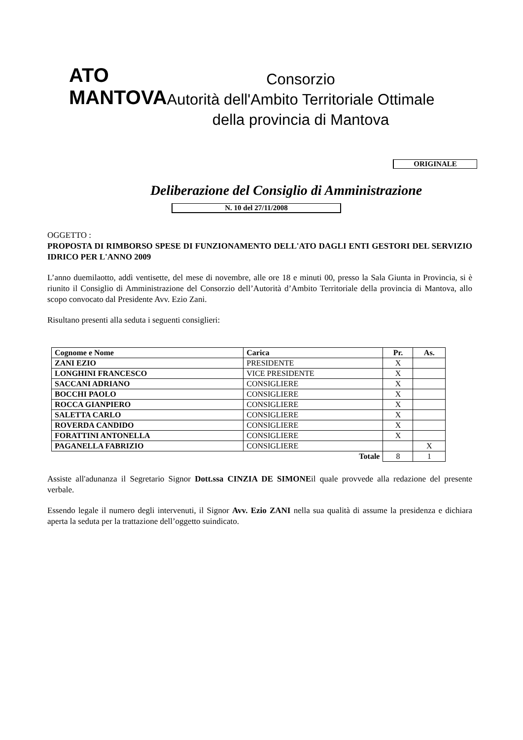ATO
MANTOVA
Consorzio
Autorità dell'Ambito Territoriale Ottimale
della provincia di Mantova
ORIGINALE
Deliberazione del Consiglio di Amministrazione
N. 10 del 27/11/2008
OGGETTO :
PROPOSTA DI RIMBORSO SPESE DI FUNZIONAMENTO DELL'ATO DAGLI ENTI GESTORI DEL SERVIZIO IDRICO PER L'ANNO 2009
L’anno duemilaotto, addì ventisette, del mese di novembre, alle ore 18 e minuti 00, presso la Sala Giunta in Provincia, si è riunito il Consiglio di Amministrazione del Consorzio dell’Autorità d’Ambito Territoriale della provincia di Mantova, allo scopo convocato dal Presidente Avv. Ezio Zani.
Risultano presenti alla seduta i seguenti consiglieri:
| Cognome e Nome | Carica | Pr. | As. |
| --- | --- | --- | --- |
| ZANI EZIO | PRESIDENTE | X | |
| LONGHINI FRANCESCO | VICE PRESIDENTE | X | |
| SACCANI ADRIANO | CONSIGLIERE | X | |
| BOCCHI PAOLO | CONSIGLIERE | X | |
| ROCCA GIANPIERO | CONSIGLIERE | X | |
| SALETTA CARLO | CONSIGLIERE | X | |
| ROVERDA CANDIDO | CONSIGLIERE | X | |
| FORATTINI ANTONELLA | CONSIGLIERE | X | |
| PAGANELLA FABRIZIO | CONSIGLIERE | | X |
| | Totale | 8 | 1 |
Assiste all'adunanza il Segretario Signor Dott.ssa CINZIA DE SIMONEil quale provvede alla redazione del presente verbale.
Essendo legale il numero degli intervenuti, il Signor Avv. Ezio ZANI nella sua qualità di assume la presidenza e dichiara aperta la seduta per la trattazione dell’oggetto suindicato.